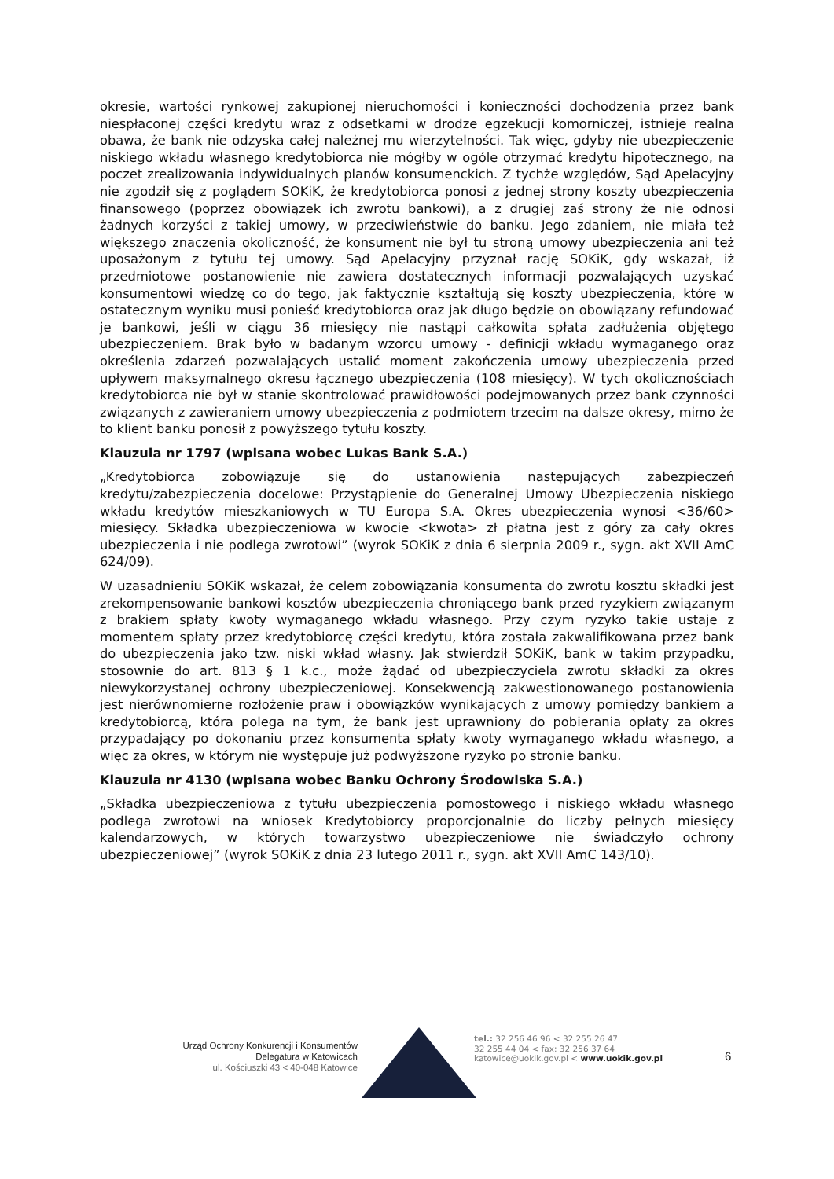okresie, wartości rynkowej zakupionej nieruchomości i konieczności dochodzenia przez bank niespłaconej części kredytu wraz z odsetkami w drodze egzekucji komorniczej, istnieje realna obawa, że bank nie odzyska całej należnej mu wierzytelności. Tak więc, gdyby nie ubezpieczenie niskiego wkładu własnego kredytobiorca nie mógłby w ogóle otrzymać kredytu hipotecznego, na poczet zrealizowania indywidualnych planów konsumenckich. Z tychże względów, Sąd Apelacyjny nie zgodził się z poglądem SOKiK, że kredytobiorca ponosi z jednej strony koszty ubezpieczenia finansowego (poprzez obowiązek ich zwrotu bankowi), a z drugiej zaś strony że nie odnosi żadnych korzyści z takiej umowy, w przeciwieństwie do banku. Jego zdaniem, nie miała też większego znaczenia okoliczność, że konsument nie był tu stroną umowy ubezpieczenia ani też uposażonym z tytułu tej umowy. Sąd Apelacyjny przyznał rację SOKiK, gdy wskazał, iż przedmiotowe postanowienie nie zawiera dostatecznych informacji pozwalających uzyskać konsumentowi wiedzę co do tego, jak faktycznie kształtują się koszty ubezpieczenia, które w ostatecznym wyniku musi ponieść kredytobiorca oraz jak długo będzie on obowiązany refundować je bankowi, jeśli w ciągu 36 miesięcy nie nastąpi całkowita spłata zadłużenia objętego ubezpieczeniem. Brak było w badanym wzorcu umowy - definicji wkładu wymaganego oraz określenia zdarzeń pozwalających ustalić moment zakończenia umowy ubezpieczenia przed upływem maksymalnego okresu łącznego ubezpieczenia (108 miesięcy). W tych okolicznościach kredytobiorca nie był w stanie skontrolować prawidłowości podejmowanych przez bank czynności związanych z zawieraniem umowy ubezpieczenia z podmiotem trzecim na dalsze okresy, mimo że to klient banku ponosił z powyższego tytułu koszty.
Klauzula nr 1797 (wpisana wobec Lukas Bank S.A.)
„Kredytobiorca zobowiązuje się do ustanowienia następujących zabezpieczeń kredytu/zabezpieczenia docelowe: Przystąpienie do Generalnej Umowy Ubezpieczenia niskiego wkładu kredytów mieszkaniowych w TU Europa S.A. Okres ubezpieczenia wynosi <36/60> miesięcy. Składka ubezpieczeniowa w kwocie <kwota> zł płatna jest z góry za cały okres ubezpieczenia i nie podlega zwrotowi” (wyrok SOKiK z dnia 6 sierpnia 2009 r., sygn. akt XVII AmC 624/09).
W uzasadnieniu SOKiK wskazał, że celem zobowiązania konsumenta do zwrotu kosztu składki jest zrekompensowanie bankowi kosztów ubezpieczenia chroniącego bank przed ryzykiem związanym z brakiem spłaty kwoty wymaganego wkładu własnego. Przy czym ryzyko takie ustaje z momentem spłaty przez kredytobiorcę części kredytu, która została zakwalifikowana przez bank do ubezpieczenia jako tzw. niski wkład własny. Jak stwierdził SOKiK, bank w takim przypadku, stosownie do art. 813 § 1 k.c., może żądać od ubezpieczyciela zwrotu składki za okres niewykorzystanej ochrony ubezpieczeniowej. Konsekwencją zakwestionowanego postanowienia jest nierównomierne rozłożenie praw i obowiązków wynikających z umowy pomiędzy bankiem a kredytobiorcą, która polega na tym, że bank jest uprawniony do pobierania opłaty za okres przypadający po dokonaniu przez konsumenta spłaty kwoty wymaganego wkładu własnego, a więc za okres, w którym nie występuje już podwyższone ryzyko po stronie banku.
Klauzula nr 4130 (wpisana wobec Banku Ochrony Środowiska S.A.)
„Składka ubezpieczeniowa z tytułu ubezpieczenia pomostowego i niskiego wkładu własnego podlega zwrotowi na wniosek Kredytobiorcy proporcjonalnie do liczby pełnych miesięcy kalendarzowych, w których towarzystwo ubezpieczeniowe nie świadczyło ochrony ubezpieczeniowej” (wyrok SOKiK z dnia 23 lutego 2011 r., sygn. akt XVII AmC 143/10).
Urząd Ochrony Konkurencji i Konsumentów
Delegatura w Katowicach
ul. Kościuszki 43 < 40-048 Katowice
tel.: 32 256 46 96 < 32 255 26 47
32 255 44 04 < fax: 32 256 37 64
katowice@uokik.gov.pl < www.uokik.gov.pl
6